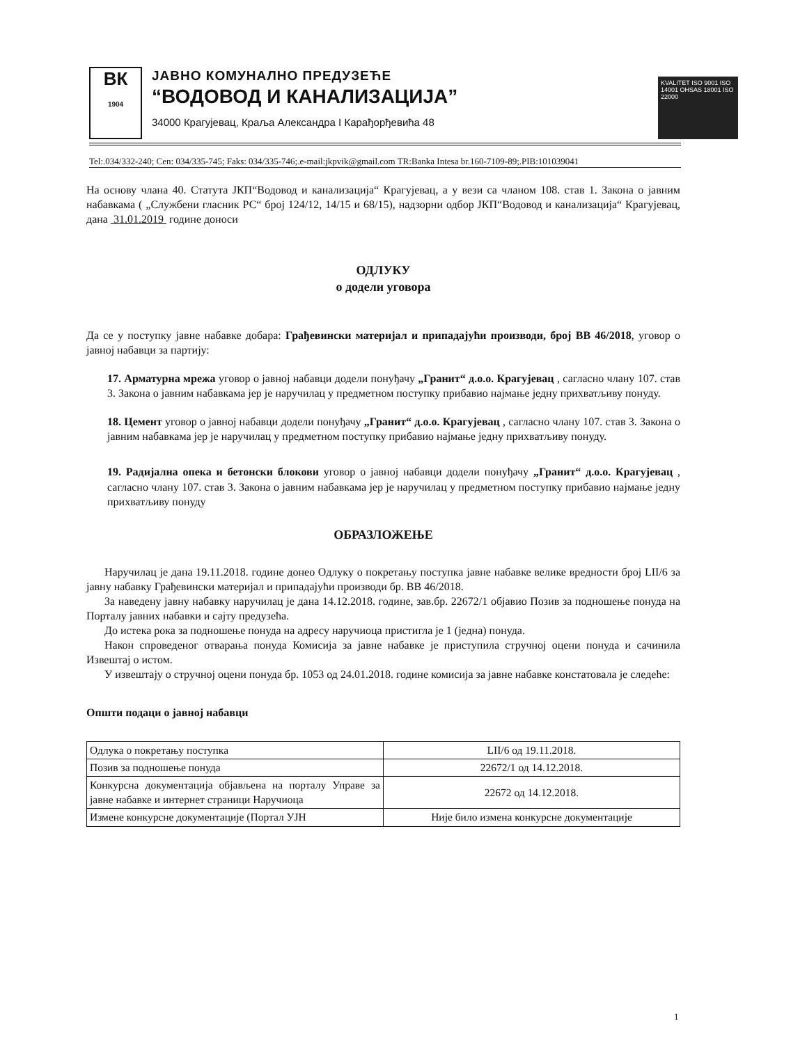ВК
1904
ЈАВНО КОМУНАЛНО ПРЕДУЗЕЋЕ
“ВОДОВОД И КАНАЛИЗАЦИЈА”
34000 Крагујевац, Краља Александра I Карађорђевића 48
KVALITET ISO 9001 ISO 14001 OHSAS 18001 ISO 22000
Tel:.034/332-240; Cen: 034/335-745; Faks: 034/335-746;.e-mail:jkpvik@gmail.com TR:Banka Intesa br.160-7109-89;.PIB:101039041
На основу члана 40. Статута ЈКП“Водовод и канализација“ Крагујевац, а у вези са чланом 108. став 1. Закона о јавним набавкама ( „Службени гласник РС“ број 124/12, 14/15 и 68/15), надзорни одбор ЈКП“Водовод и канализација“ Крагујевац, дана 31.01.2019 године доноси
ОДЛУКУ
о додели уговора
Да се у поступку јавне набавке добара: Грађевински материјал и припадајући производи, број ВВ 46/2018, уговор о јавној набавци за партију:
17. Арматурна мрежа уговор о јавној набавци додели понуђачу „Гранит“ д.о.о. Крагујевац , сагласно члану 107. став 3. Закона о јавним набавкама јер је наручилац у предметном поступку прибавио најмање једну прихватљиву понуду.
18. Цемент уговор о јавној набавци додели понуђачу „Гранит“ д.о.о. Крагујевац , сагласно члану 107. став 3. Закона о јавним набавкама јер је наручилац у предметном поступку прибавио најмање једну прихватљиву понуду.
19. Радијална опека и бетонски блокови уговор о јавној набавци додели понуђачу „Гранит“ д.о.о. Крагујевац , сагласно члану 107. став 3. Закона о јавним набавкама јер је наручилац у предметном поступку прибавио најмање једну прихватљиву понуду
ОБРАЗЛОЖЕЊЕ
Наручилац је дана 19.11.2018. године донео Одлуку о покретању поступка јавне набавке велике вредности број LII/6 за јавну набавку Грађевински материјал и припадајући производи бр. ВВ 46/2018.
За наведену јавну набавку наручилац је дана 14.12.2018. године, зав.бр. 22672/1 објавио Позив за подношење понуда на Порталу јавних набавки и сајту предузећа.
До истека рока за подношење понуда на адресу наручиоца пристигла је 1 (једна) понуда.
Након спроведеног отварања понуда Комисија за јавне набавке је приступила стручној оцени понуда и сачинила Извештај о истом.
У извештају о стручној оцени понуда бр. 1053 од 24.01.2018. године комисија за јавне набавке констатовала је следеће:
Општи подаци о јавној набавци
| Одлука о покретању поступка | LII/6 од 19.11.2018. |
| Позив за подношење понуда | 22672/1 од 14.12.2018. |
| Конкурсна документација објављена на порталу Управе за јавне набавке и интернет страници Наручиоца | 22672 од 14.12.2018. |
| Измене конкурсне документације (Портал УЈН | Није било измена конкурсне документације |
1